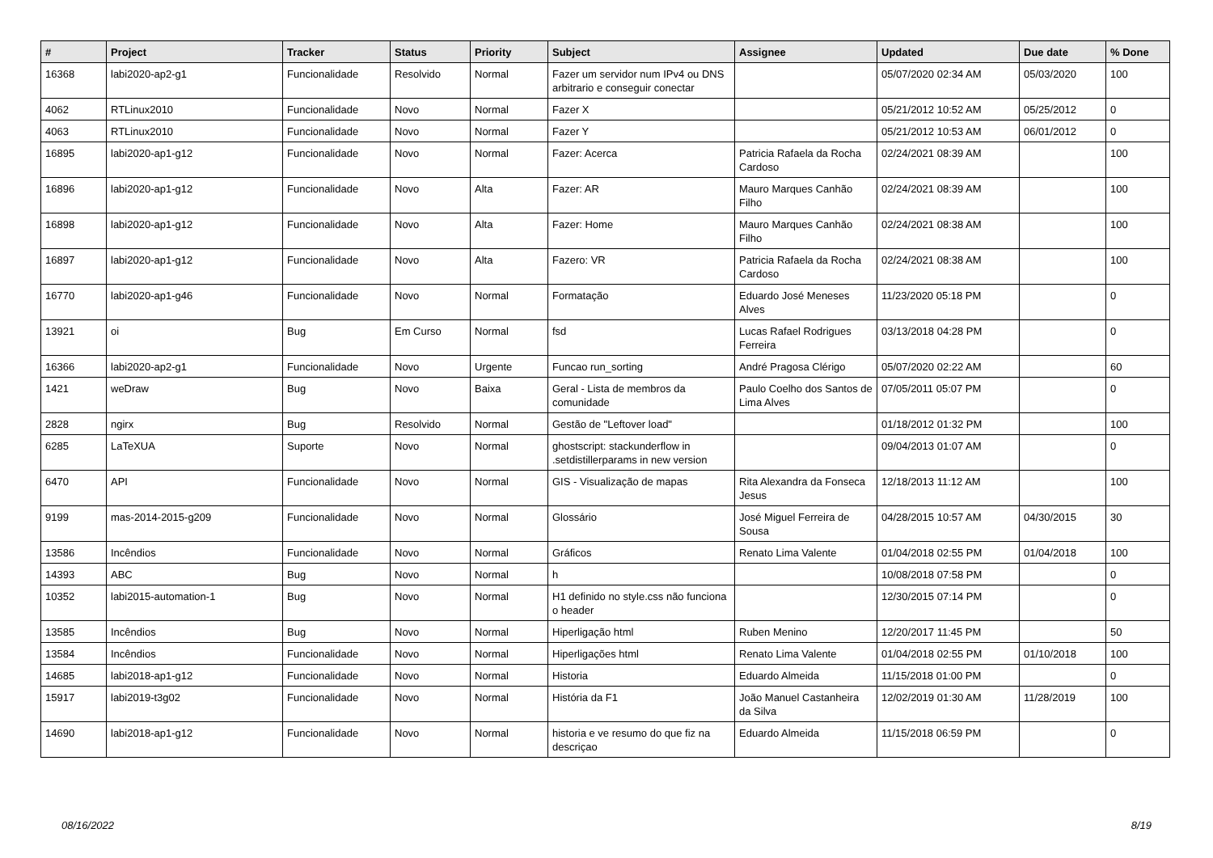| # | Project | Tracker | Status | Priority | Subject | Assignee | Updated | Due date | % Done |
| --- | --- | --- | --- | --- | --- | --- | --- | --- | --- |
| 16368 | labi2020-ap2-g1 | Funcionalidade | Resolvido | Normal | Fazer um servidor num IPv4 ou DNS arbitrario e conseguir conectar | | 05/07/2020 02:34 AM | 05/03/2020 | 100 |
| 4062 | RTLinux2010 | Funcionalidade | Novo | Normal | Fazer X | | 05/21/2012 10:52 AM | 05/25/2012 | 0 |
| 4063 | RTLinux2010 | Funcionalidade | Novo | Normal | Fazer Y | | 05/21/2012 10:53 AM | 06/01/2012 | 0 |
| 16895 | labi2020-ap1-g12 | Funcionalidade | Novo | Normal | Fazer: Acerca | Patricia Rafaela da Rocha Cardoso | 02/24/2021 08:39 AM | | 100 |
| 16896 | labi2020-ap1-g12 | Funcionalidade | Novo | Alta | Fazer: AR | Mauro Marques Canhão Filho | 02/24/2021 08:39 AM | | 100 |
| 16898 | labi2020-ap1-g12 | Funcionalidade | Novo | Alta | Fazer: Home | Mauro Marques Canhão Filho | 02/24/2021 08:38 AM | | 100 |
| 16897 | labi2020-ap1-g12 | Funcionalidade | Novo | Alta | Fazero: VR | Patricia Rafaela da Rocha Cardoso | 02/24/2021 08:38 AM | | 100 |
| 16770 | labi2020-ap1-g46 | Funcionalidade | Novo | Normal | Formatação | Eduardo José Meneses Alves | 11/23/2020 05:18 PM | | 0 |
| 13921 | oi | Bug | Em Curso | Normal | fsd | Lucas Rafael Rodrigues Ferreira | 03/13/2018 04:28 PM | | 0 |
| 16366 | labi2020-ap2-g1 | Funcionalidade | Novo | Urgente | Funcao run_sorting | André Pragosa Clérigo | 05/07/2020 02:22 AM | | 60 |
| 1421 | weDraw | Bug | Novo | Baixa | Geral - Lista de membros da comunidade | Paulo Coelho dos Santos de Lima Alves | 07/05/2011 05:07 PM | | 0 |
| 2828 | ngirx | Bug | Resolvido | Normal | Gestão de "Leftover load" | | 01/18/2012 01:32 PM | | 100 |
| 6285 | LaTeXUA | Suporte | Novo | Normal | ghostscript: stackunderflow in .setdistillerparams in new version | | 09/04/2013 01:07 AM | | 0 |
| 6470 | API | Funcionalidade | Novo | Normal | GIS - Visualização de mapas | Rita Alexandra da Fonseca Jesus | 12/18/2013 11:12 AM | | 100 |
| 9199 | mas-2014-2015-g209 | Funcionalidade | Novo | Normal | Glossário | José Miguel Ferreira de Sousa | 04/28/2015 10:57 AM | 04/30/2015 | 30 |
| 13586 | Incêndios | Funcionalidade | Novo | Normal | Gráficos | Renato Lima Valente | 01/04/2018 02:55 PM | 01/04/2018 | 100 |
| 14393 | ABC | Bug | Novo | Normal | h | | 10/08/2018 07:58 PM | | 0 |
| 10352 | labi2015-automation-1 | Bug | Novo | Normal | H1 definido no style.css não funciona o header | | 12/30/2015 07:14 PM | | 0 |
| 13585 | Incêndios | Bug | Novo | Normal | Hiperligação html | Ruben Menino | 12/20/2017 11:45 PM | | 50 |
| 13584 | Incêndios | Funcionalidade | Novo | Normal | Hiperligações html | Renato Lima Valente | 01/04/2018 02:55 PM | 01/10/2018 | 100 |
| 14685 | labi2018-ap1-g12 | Funcionalidade | Novo | Normal | Historia | Eduardo Almeida | 11/15/2018 01:00 PM | | 0 |
| 15917 | labi2019-t3g02 | Funcionalidade | Novo | Normal | História da F1 | João Manuel Castanheira da Silva | 12/02/2019 01:30 AM | 11/28/2019 | 100 |
| 14690 | labi2018-ap1-g12 | Funcionalidade | Novo | Normal | historia e ve resumo do que fiz na descriçao | Eduardo Almeida | 11/15/2018 06:59 PM | | 0 |
08/16/2022 8/19